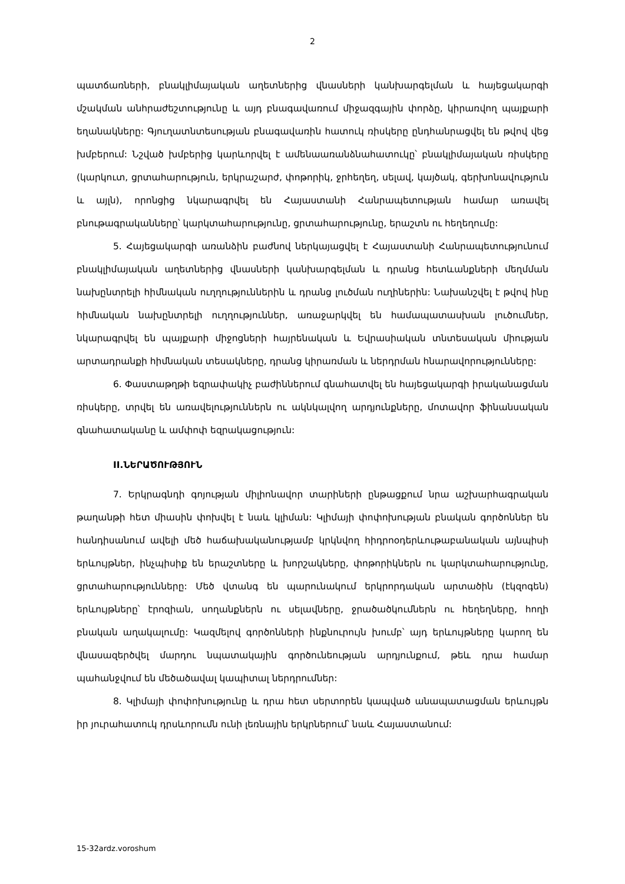2
պատճառների, բնակլիմայական աղետներից վնասների կանխարգելման և հայեցակարգի մշակման անհրաժեշտությունը և այդ բնագավառում միջազգային փորձը, կիրառվող պայքարի եղանակները: Գյուղատնտեսության բնագավառին հատուկ ռիսկերը ընդհանրացվել են թվով վեց խմբերում: Նշված խմբերից կարևորվել է ամենաառանձնահատուկը՝ բնակլիմայական ռիսկերը (կարկուտ, ցրտահարություն, երկրաշարժ, փոթորիկ, ջրհեղեղ, սելավ, կայծակ, գերխոնավություն և այլն), որոնցից նկարագրվել են Հայաստանի Հանրապետության համար առավել բնութագրականները՝ կարկտահարությունը, ցրտահարությունը, երաշտն ու հեղեղումը:
5. Հայեցակարգի առանձին բաժնով ներկայացվել է Հայաստանի Հանրապետությունում բնակլիմայական աղետներից վնասների կանխարգելման և դրանց հետևանքների մեղմման նախընտրելի հիմնական ուղղություններին և դրանց լուծման ուղիներին: Նախանշվել է թվով ինը հիմնական նախընտրելի ուղղություններ, առաջարկվել են համապատասխան լուծումներ, նկարագրվել են պայքարի միջոցների հայրենական և Եվրասիական տնտեսական միության արտադրանքի հիմնական տեսակները, դրանց կիրառման և ներդրման հնարավորությունները:
6. Փաստաթղթի եզրափակիչ բաժիններում գնահատվել են հայեցակարգի իրականացման ռիսկերը, տրվել են առավելություններն ու ակնկալվող արդյունքները, մոտավոր ֆինանսական գնահատականը և ամփոփ եզրակացություն:
II.ՆԵՐԱԾՈՒԹՅՈՒՆ
7. Երկրագնդի գոյության միլիոնավոր տարիների ընթացքում նրա աշխարհագրական թաղանթի հետ միասին փոխվել է նաև կլիման: Կլիմայի փոփոխության բնական գործոններ են հանդիսանում ավելի մեծ հաճախականությամբ կրկնվող հիդրոօդերևութաբանական այնպիսի երևույթներ, ինչպիսիք են երաշտները և խորշակները, փոթորիկներն ու կարկտահարությունը, ցրտահարությունները: Մեծ վտանգ են պարունակում երկրորդական արտածին (էկզոգեն) երևույթները՝ էրոզիան, սողանքներն ու սելավները, ջրածածկումներն ու հեղեղները, հողի բնական աղակալումը: Կազմելով գործոնների ինքնուրույն խումբ՝ այդ երևույթները կարող են վնասազերծվել մարդու նպատակային գործունեության արդյունքում, թեև դրա համար պահանջվում են մեծածավալ կապիտալ ներդրումներ:
8. Կլիմայի փոփոխությունը և դրա հետ սերտորեն կապված անապատացման երևույթն իր յուրահատուկ դրսևորումն ունի լեռնային երկրներում՝ նաև Հայաստանում:
15-32ardz.voroshum